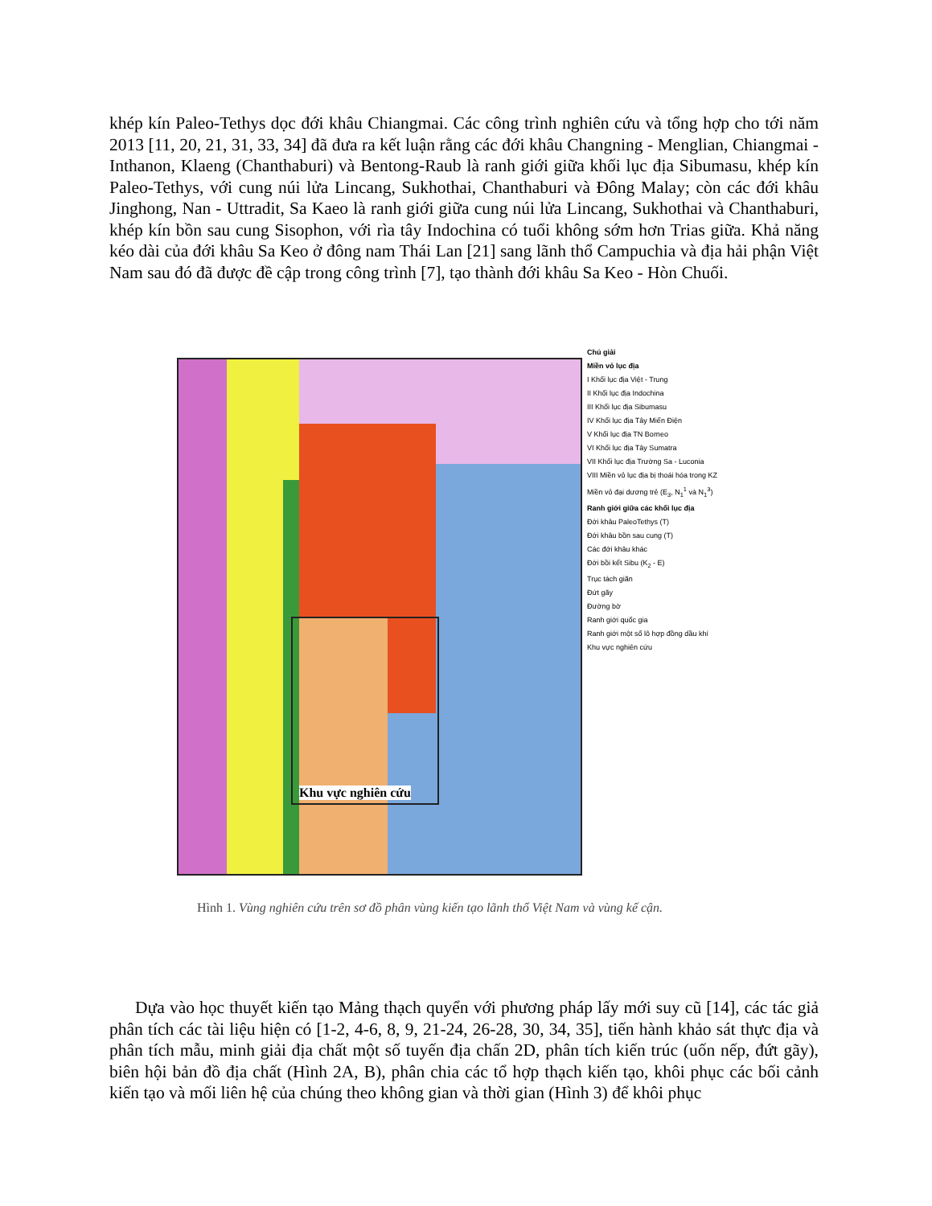khép kín Paleo-Tethys dọc đới khâu Chiangmai. Các công trình nghiên cứu và tổng hợp cho tới năm 2013 [11, 20, 21, 31, 33, 34] đã đưa ra kết luận rằng các đới khâu Changning - Menglian, Chiangmai - Inthanon, Klaeng (Chanthaburi) và Bentong-Raub là ranh giới giữa khối lục địa Sibumasu, khép kín Paleo-Tethys, với cung núi lửa Lincang, Sukhothai, Chanthaburi và Đông Malay; còn các đới khâu Jinghong, Nan - Uttradit, Sa Kaeo là ranh giới giữa cung núi lửa Lincang, Sukhothai và Chanthaburi, khép kín bồn sau cung Sisophon, với rìa tây Indochina có tuổi không sớm hơn Trias giữa. Khả năng kéo dài của đới khâu Sa Keo ở đông nam Thái Lan [21] sang lãnh thổ Campuchia và địa hải phận Việt Nam sau đó đã được đề cập trong công trình [7], tạo thành đới khâu Sa Keo - Hòn Chuối.
Khu vực nghiên cứu
Chú giải
Miền vỏ lục địa
I Khối lục địa Việt - Trung
II Khối lục địa Indochina
III Khối lục địa Sibumasu
IV Khối lục địa Tây Miến Điện
V Khối lục địa TN Borneo
VI Khối lục địa Tây Sumatra
VII Khối lục địa Trường Sa - Luconia
VIII Miền vỏ lục địa bị thoái hóa trong KZ
Miền vỏ đại dương trẻ (E<sub>3</sub>, N<sub>1</sub><sup>1</sup> và N<sub>1</sub><sup>3</sup>)
Ranh giới giữa các khối lục địa
Đới khâu PaleoTethys (T)
Đới khâu bồn sau cung (T)
Các đới khâu khác
Đới bồi kết Sibu (K<sub>2</sub> - E)
Trục tách giãn
Đứt gãy
Đường bờ
Ranh giới quốc gia
Ranh giới một số lô hợp đồng dầu khí
Khu vực nghiên cứu
Hình 1. Vùng nghiên cứu trên sơ đồ phân vùng kiến tạo lãnh thổ Việt Nam và vùng kế cận.
Dựa vào học thuyết kiến tạo Mảng thạch quyển với phương pháp lấy mới suy cũ [14], các tác giả phân tích các tài liệu hiện có [1-2, 4-6, 8, 9, 21-24, 26-28, 30, 34, 35], tiến hành khảo sát thực địa và phân tích mẫu, minh giải địa chất một số tuyến địa chấn 2D, phân tích kiến trúc (uốn nếp, đứt gãy), biên hội bản đồ địa chất (Hình 2A, B), phân chia các tổ hợp thạch kiến tạo, khôi phục các bối cảnh kiến tạo và mối liên hệ của chúng theo không gian và thời gian (Hình 3) để khôi phục